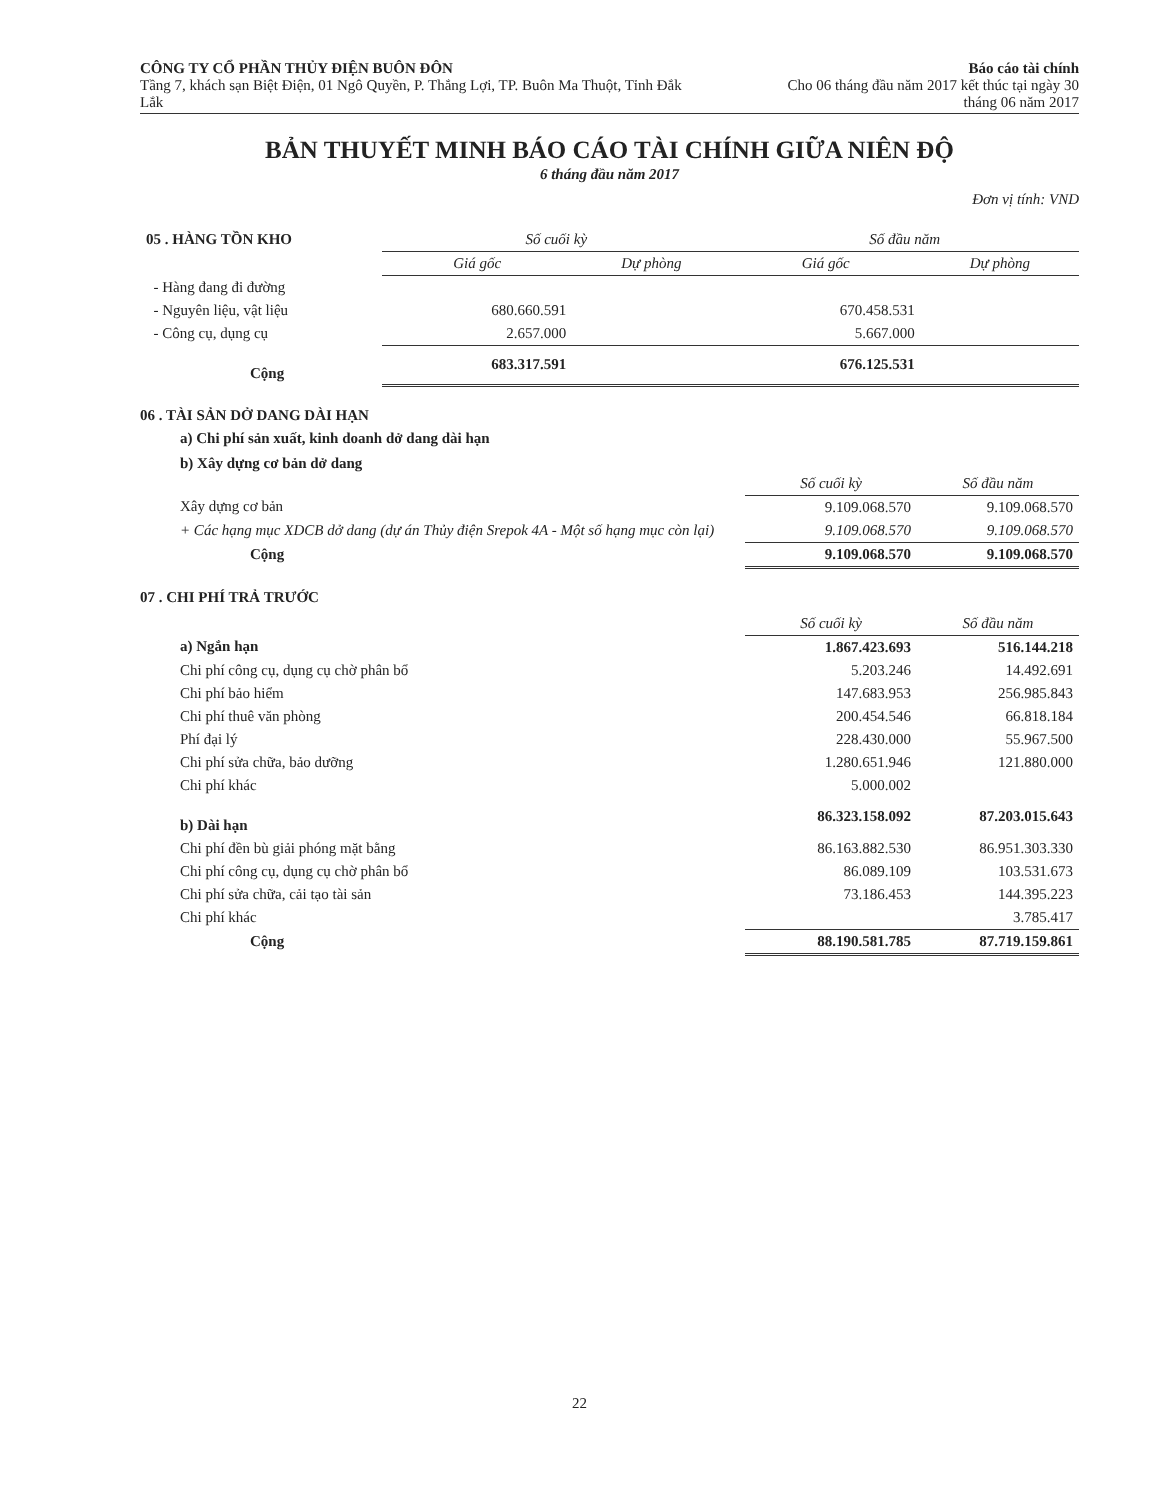CÔNG TY CỔ PHẦN THỦY ĐIỆN BUÔN ĐÔN
Tầng 7, khách sạn Biệt Điện, 01 Ngô Quyền, P. Thắng Lợi, TP. Buôn Ma Thuột, Tỉnh Đắk Lắk
Báo cáo tài chính
Cho 06 tháng đầu năm 2017 kết thúc tại ngày 30 tháng 06 năm 2017
BẢN THUYẾT MINH BÁO CÁO TÀI CHÍNH GIỮA NIÊN ĐỘ
6 tháng đầu năm 2017
Đơn vị tính: VND
| 05 . HÀNG TỒN KHO | Số cuối kỳ | | Số đầu năm | |
| | Giá gốc | Dự phòng | Giá gốc | Dự phòng |
| - Hàng đang đi đường | | | | |
| - Nguyên liệu, vật liệu | 680.660.591 | | 670.458.531 | |
| - Công cụ, dụng cụ | 2.657.000 | | 5.667.000 | |
| Cộng | 683.317.591 | | 676.125.531 | |
06 . TÀI SẢN DỞ DANG DÀI HẠN
a) Chi phí sản xuất, kinh doanh dở dang dài hạn
b) Xây dựng cơ bản dở dang
| | Số cuối kỳ | Số đầu năm |
| Xây dựng cơ bản | 9.109.068.570 | 9.109.068.570 |
| + Các hạng mục XDCB dở dang (dự án Thủy điện Srepok 4A - Một số hạng mục còn lại) | 9.109.068.570 | 9.109.068.570 |
| Cộng | 9.109.068.570 | 9.109.068.570 |
07 . CHI PHÍ TRẢ TRƯỚC
| | Số cuối kỳ | Số đầu năm |
| a) Ngắn hạn | 1.867.423.693 | 516.144.218 |
| Chi phí công cụ, dụng cụ chờ phân bổ | 5.203.246 | 14.492.691 |
| Chi phí bảo hiểm | 147.683.953 | 256.985.843 |
| Chi phí thuê văn phòng | 200.454.546 | 66.818.184 |
| Phí đại lý | 228.430.000 | 55.967.500 |
| Chi phí sửa chữa, bảo dưỡng | 1.280.651.946 | 121.880.000 |
| Chi phí khác | 5.000.002 | |
| b) Dài hạn | 86.323.158.092 | 87.203.015.643 |
| Chi phí đền bù giải phóng mặt bằng | 86.163.882.530 | 86.951.303.330 |
| Chi phí công cụ, dụng cụ chờ phân bổ | 86.089.109 | 103.531.673 |
| Chi phí sửa chữa, cải tạo tài sản | 73.186.453 | 144.395.223 |
| Chi phí khác | | 3.785.417 |
| Cộng | 88.190.581.785 | 87.719.159.861 |
22